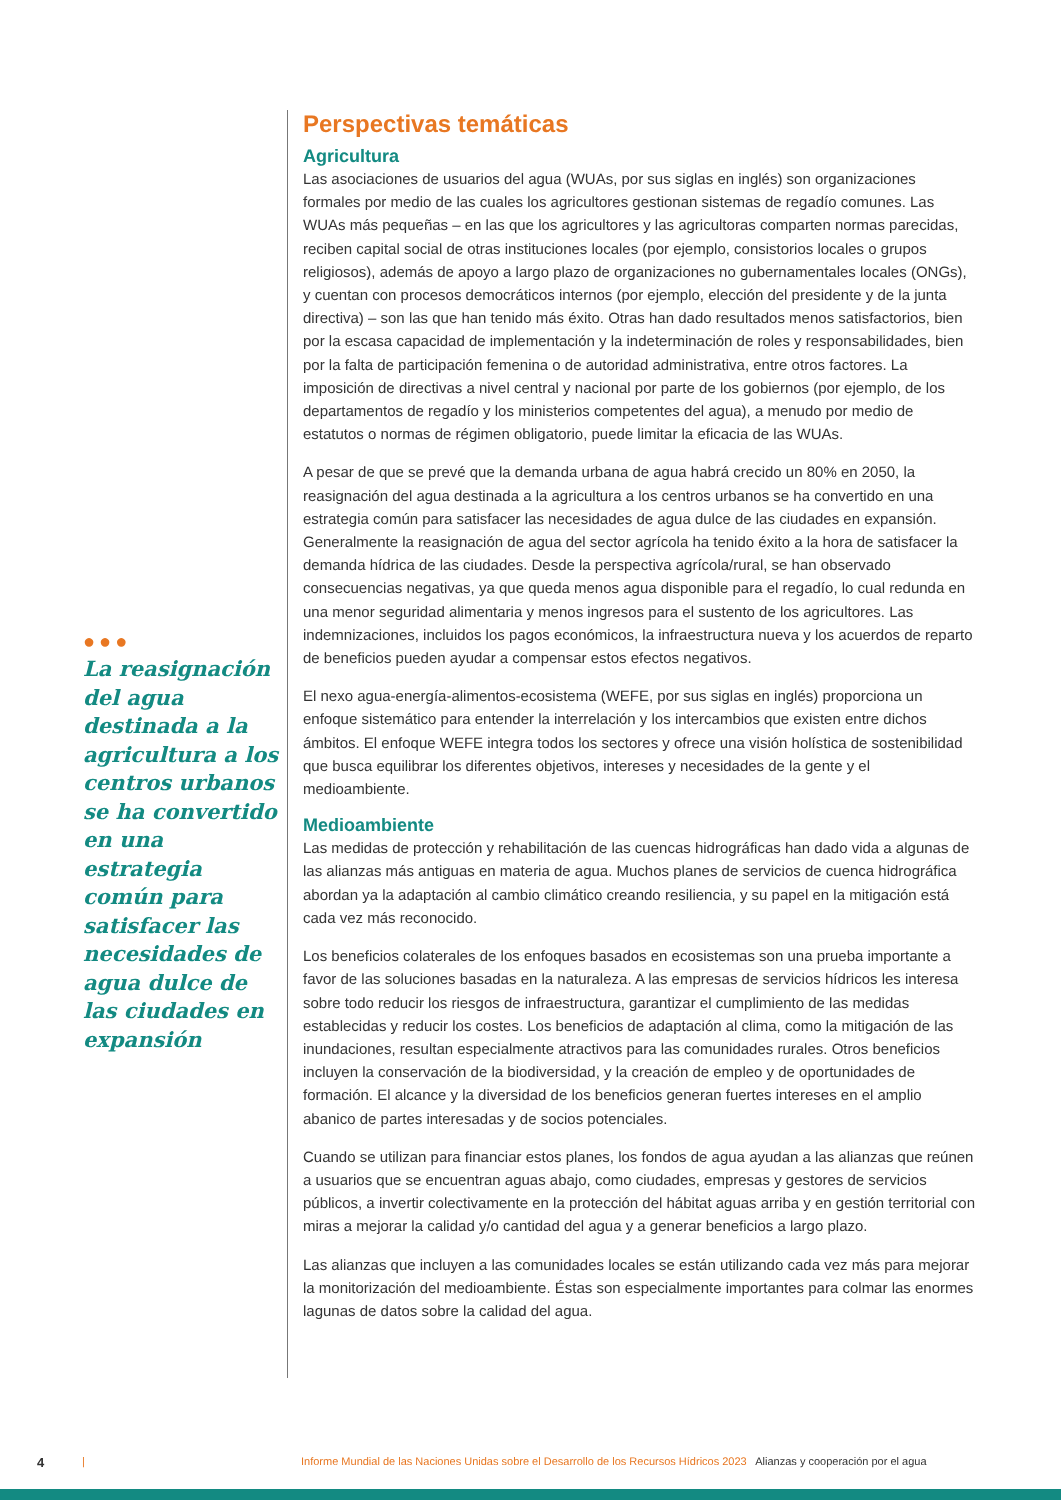●●●
La reasignación del agua destinada a la agricultura a los centros urbanos se ha convertido en una estrategia común para satisfacer las necesidades de agua dulce de las ciudades en expansión
Perspectivas temáticas
Agricultura
Las asociaciones de usuarios del agua (WUAs, por sus siglas en inglés) son organizaciones formales por medio de las cuales los agricultores gestionan sistemas de regadío comunes. Las WUAs más pequeñas – en las que los agricultores y las agricultoras comparten normas parecidas, reciben capital social de otras instituciones locales (por ejemplo, consistorios locales o grupos religiosos), además de apoyo a largo plazo de organizaciones no gubernamentales locales (ONGs), y cuentan con procesos democráticos internos (por ejemplo, elección del presidente y de la junta directiva) – son las que han tenido más éxito. Otras han dado resultados menos satisfactorios, bien por la escasa capacidad de implementación y la indeterminación de roles y responsabilidades, bien por la falta de participación femenina o de autoridad administrativa, entre otros factores. La imposición de directivas a nivel central y nacional por parte de los gobiernos (por ejemplo, de los departamentos de regadío y los ministerios competentes del agua), a menudo por medio de estatutos o normas de régimen obligatorio, puede limitar la eficacia de las WUAs.
A pesar de que se prevé que la demanda urbana de agua habrá crecido un 80% en 2050, la reasignación del agua destinada a la agricultura a los centros urbanos se ha convertido en una estrategia común para satisfacer las necesidades de agua dulce de las ciudades en expansión. Generalmente la reasignación de agua del sector agrícola ha tenido éxito a la hora de satisfacer la demanda hídrica de las ciudades. Desde la perspectiva agrícola/rural, se han observado consecuencias negativas, ya que queda menos agua disponible para el regadío, lo cual redunda en una menor seguridad alimentaria y menos ingresos para el sustento de los agricultores. Las indemnizaciones, incluidos los pagos económicos, la infraestructura nueva y los acuerdos de reparto de beneficios pueden ayudar a compensar estos efectos negativos.
El nexo agua-energía-alimentos-ecosistema (WEFE, por sus siglas en inglés) proporciona un enfoque sistemático para entender la interrelación y los intercambios que existen entre dichos ámbitos. El enfoque WEFE integra todos los sectores y ofrece una visión holística de sostenibilidad que busca equilibrar los diferentes objetivos, intereses y necesidades de la gente y el medioambiente.
Medioambiente
Las medidas de protección y rehabilitación de las cuencas hidrográficas han dado vida a algunas de las alianzas más antiguas en materia de agua. Muchos planes de servicios de cuenca hidrográfica abordan ya la adaptación al cambio climático creando resiliencia, y su papel en la mitigación está cada vez más reconocido.
Los beneficios colaterales de los enfoques basados en ecosistemas son una prueba importante a favor de las soluciones basadas en la naturaleza. A las empresas de servicios hídricos les interesa sobre todo reducir los riesgos de infraestructura, garantizar el cumplimiento de las medidas establecidas y reducir los costes. Los beneficios de adaptación al clima, como la mitigación de las inundaciones, resultan especialmente atractivos para las comunidades rurales. Otros beneficios incluyen la conservación de la biodiversidad, y la creación de empleo y de oportunidades de formación. El alcance y la diversidad de los beneficios generan fuertes intereses en el amplio abanico de partes interesadas y de socios potenciales.
Cuando se utilizan para financiar estos planes, los fondos de agua ayudan a las alianzas que reúnen a usuarios que se encuentran aguas abajo, como ciudades, empresas y gestores de servicios públicos, a invertir colectivamente en la protección del hábitat aguas arriba y en gestión territorial con miras a mejorar la calidad y/o cantidad del agua y a generar beneficios a largo plazo.
Las alianzas que incluyen a las comunidades locales se están utilizando cada vez más para mejorar la monitorización del medioambiente. Éstas son especialmente importantes para colmar las enormes lagunas de datos sobre la calidad del agua.
4 | Informe Mundial de las Naciones Unidas sobre el Desarrollo de los Recursos Hídricos 2023 Alianzas y cooperación por el agua